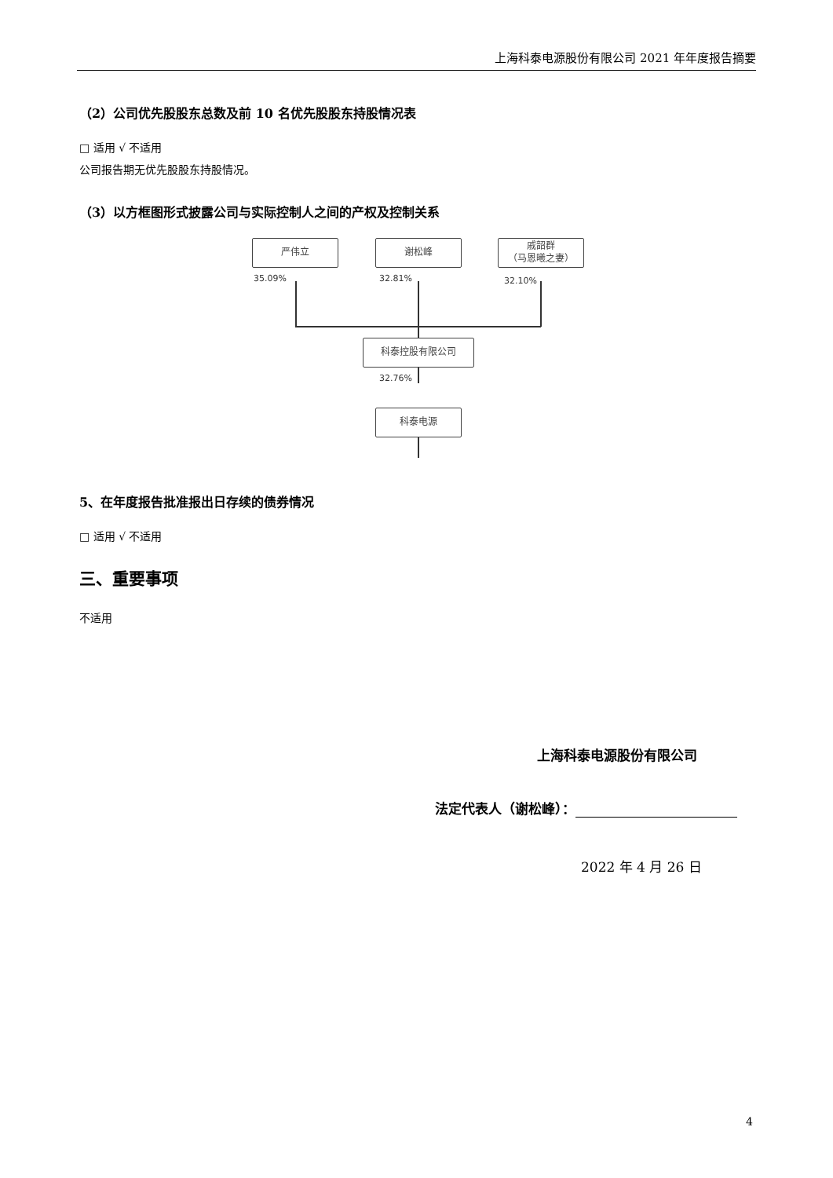上海科泰电源股份有限公司 2021 年年度报告摘要
（2）公司优先股股东总数及前 10 名优先股股东持股情况表
□ 适用 √ 不适用
公司报告期无优先股股东持股情况。
（3）以方框图形式披露公司与实际控制人之间的产权及控制关系
严伟立 谢松峰
戚韶群
（马恩曦之妻）
35.09% 32.81% 32.10%
科泰控股有限公司
32.76%
科泰电源
5、在年度报告批准报出日存续的债券情况
□ 适用 √ 不适用
三、重要事项
不适用
上海科泰电源股份有限公司
法定代表人（谢松峰）：
2022 年 4 月 26 日
4